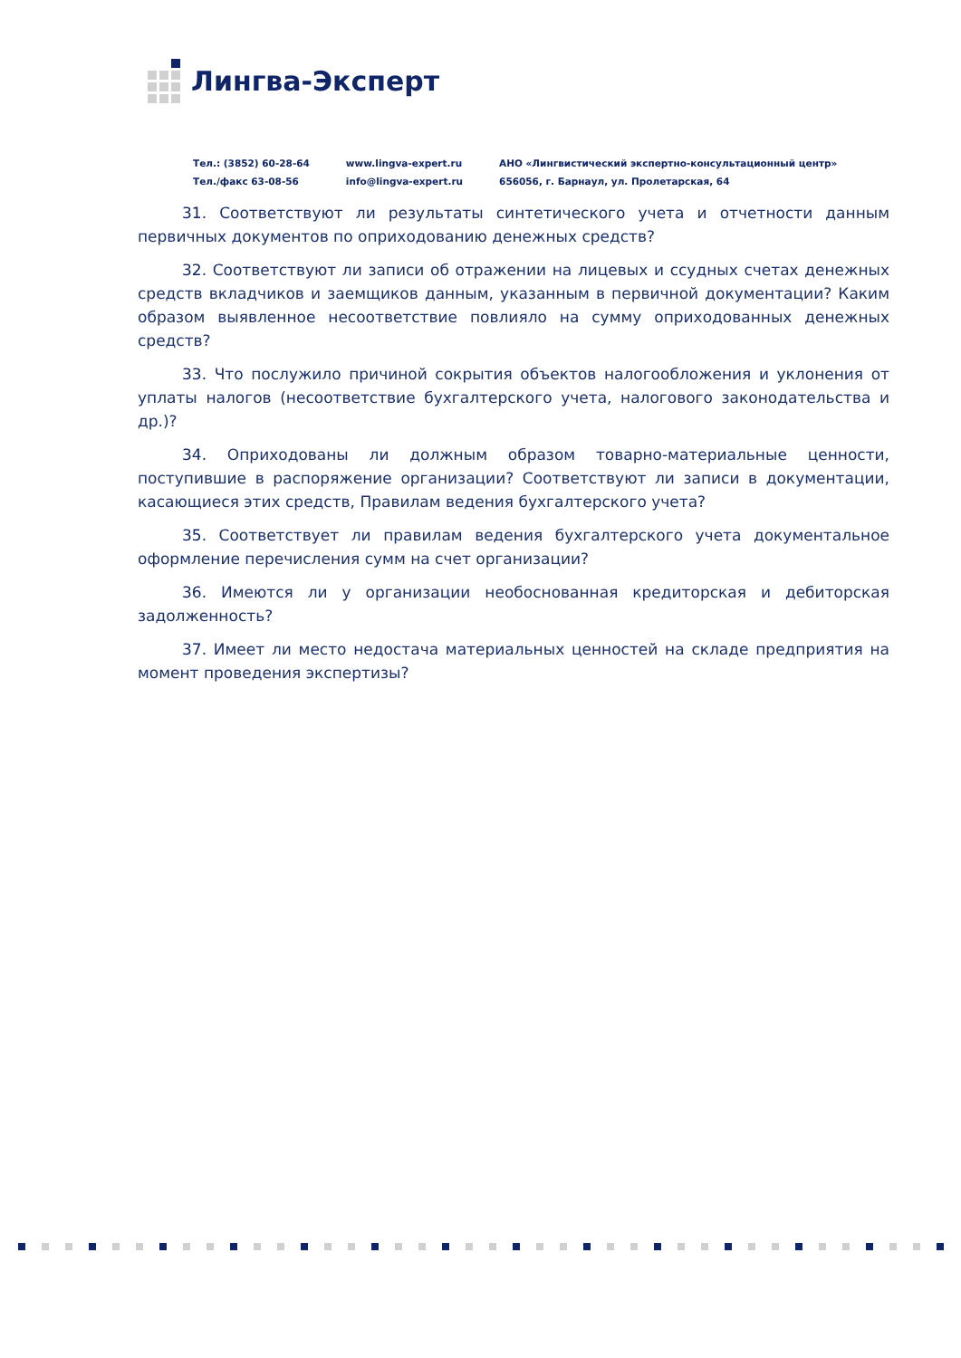Лингва-Эксперт
Тел.: (3852) 60-28-64
Тел./факс 63-08-56
www.lingva-expert.ru
info@lingva-expert.ru
АНО «Лингвистический экспертно-консультационный центр»
656056, г. Барнаул, ул. Пролетарская, 64
31. Соответствуют ли результаты синтетического учета и отчетности данным первичных документов по оприходованию денежных средств?
32. Соответствуют ли записи об отражении на лицевых и ссудных счетах денежных средств вкладчиков и заемщиков данным, указанным в первичной документации? Каким образом выявленное несоответствие повлияло на сумму оприходованных денежных средств?
33. Что послужило причиной сокрытия объектов налогообложения и уклонения от уплаты налогов (несоответствие бухгалтерского учета, налогового законодательства и др.)?
34. Оприходованы ли должным образом товарно-материальные ценности, поступившие в распоряжение организации? Соответствуют ли записи в документации, касающиеся этих средств, Правилам ведения бухгалтерского учета?
35. Соответствует ли правилам ведения бухгалтерского учета документальное оформление перечисления сумм на счет организации?
36. Имеются ли у организации необоснованная кредиторская и дебиторская задолженность?
37. Имеет ли место недостача материальных ценностей на складе предприятия на момент проведения экспертизы?